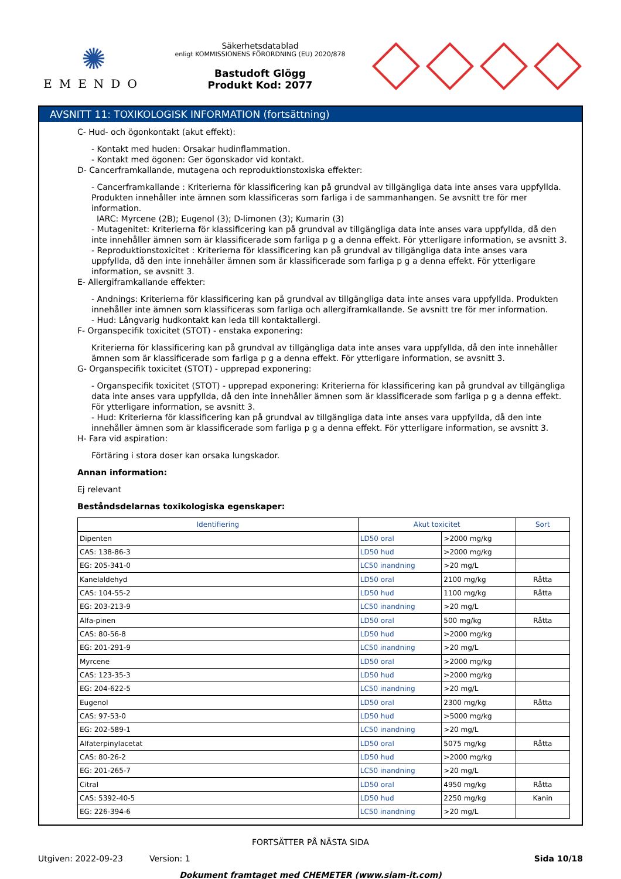✺
EMENDO
Säkerhetsdatablad
enligt KOMMISSIONENS FÖRORDNING (EU) 2020/878
Bastudoft Glögg
Produkt Kod: 2077
AVSNITT 11: TOXIKOLOGISK INFORMATION (fortsättning)
C- Hud- och ögonkontakt (akut effekt):
- Kontakt med huden: Orsakar hudinflammation.
- Kontakt med ögonen: Ger ögonskador vid kontakt.
D- Cancerframkallande, mutagena och reproduktionstoxiska effekter:
- Cancerframkallande : Kriterierna för klassificering kan på grundval av tillgängliga data inte anses vara uppfyllda. Produkten innehåller inte ämnen som klassificeras som farliga i de sammanhangen. Se avsnitt tre för mer information.
IARC: Myrcene (2B); Eugenol (3); D-limonen (3); Kumarin (3)
- Mutagenitet: Kriterierna för klassificering kan på grundval av tillgängliga data inte anses vara uppfyllda, då den inte innehåller ämnen som är klassificerade som farliga p g a denna effekt. För ytterligare information, se avsnitt 3.
- Reproduktionstoxicitet : Kriterierna för klassificering kan på grundval av tillgängliga data inte anses vara uppfyllda, då den inte innehåller ämnen som är klassificerade som farliga p g a denna effekt. För ytterligare information, se avsnitt 3.
E- Allergiframkallande effekter:
- Andnings: Kriterierna för klassificering kan på grundval av tillgängliga data inte anses vara uppfyllda. Produkten innehåller inte ämnen som klassificeras som farliga och allergiframkallande. Se avsnitt tre för mer information.
- Hud: Långvarig hudkontakt kan leda till kontaktallergi.
F- Organspecifik toxicitet (STOT) - enstaka exponering:
Kriterierna för klassificering kan på grundval av tillgängliga data inte anses vara uppfyllda, då den inte innehåller ämnen som är klassificerade som farliga p g a denna effekt. För ytterligare information, se avsnitt 3.
G- Organspecifik toxicitet (STOT) - upprepad exponering:
- Organspecifik toxicitet (STOT) - upprepad exponering: Kriterierna för klassificering kan på grundval av tillgängliga data inte anses vara uppfyllda, då den inte innehåller ämnen som är klassificerade som farliga p g a denna effekt. För ytterligare information, se avsnitt 3.
- Hud: Kriterierna för klassificering kan på grundval av tillgängliga data inte anses vara uppfyllda, då den inte innehåller ämnen som är klassificerade som farliga p g a denna effekt. För ytterligare information, se avsnitt 3.
H- Fara vid aspiration:
Förtäring i stora doser kan orsaka lungskador.
Annan information:
Ej relevant
Beståndsdelarnas toxikologiska egenskaper:
| Identifiering | Akut toxicitet | | Sort |
| --- | --- | --- | --- |
| Dipenten | LD50 oral | >2000 mg/kg | |
| CAS: 138-86-3 | LD50 hud | >2000 mg/kg | |
| EG: 205-341-0 | LC50 inandning | >20 mg/L | |
| Kanelaldehyd | LD50 oral | 2100 mg/kg | Råtta |
| CAS: 104-55-2 | LD50 hud | 1100 mg/kg | Råtta |
| EG: 203-213-9 | LC50 inandning | >20 mg/L | |
| Alfa-pinen | LD50 oral | 500 mg/kg | Råtta |
| CAS: 80-56-8 | LD50 hud | >2000 mg/kg | |
| EG: 201-291-9 | LC50 inandning | >20 mg/L | |
| Myrcene | LD50 oral | >2000 mg/kg | |
| CAS: 123-35-3 | LD50 hud | >2000 mg/kg | |
| EG: 204-622-5 | LC50 inandning | >20 mg/L | |
| Eugenol | LD50 oral | 2300 mg/kg | Råtta |
| CAS: 97-53-0 | LD50 hud | >5000 mg/kg | |
| EG: 202-589-1 | LC50 inandning | >20 mg/L | |
| Alfaterpinylacetat | LD50 oral | 5075 mg/kg | Råtta |
| CAS: 80-26-2 | LD50 hud | >2000 mg/kg | |
| EG: 201-265-7 | LC50 inandning | >20 mg/L | |
| Citral | LD50 oral | 4950 mg/kg | Råtta |
| CAS: 5392-40-5 | LD50 hud | 2250 mg/kg | Kanin |
| EG: 226-394-6 | LC50 inandning | >20 mg/L | |
FORTSÄTTER PÅ NÄSTA SIDA
Utgiven: 2022-09-23 Version: 1 Sida 10/18
Dokument framtaget med CHEMETER (www.siam-it.com)